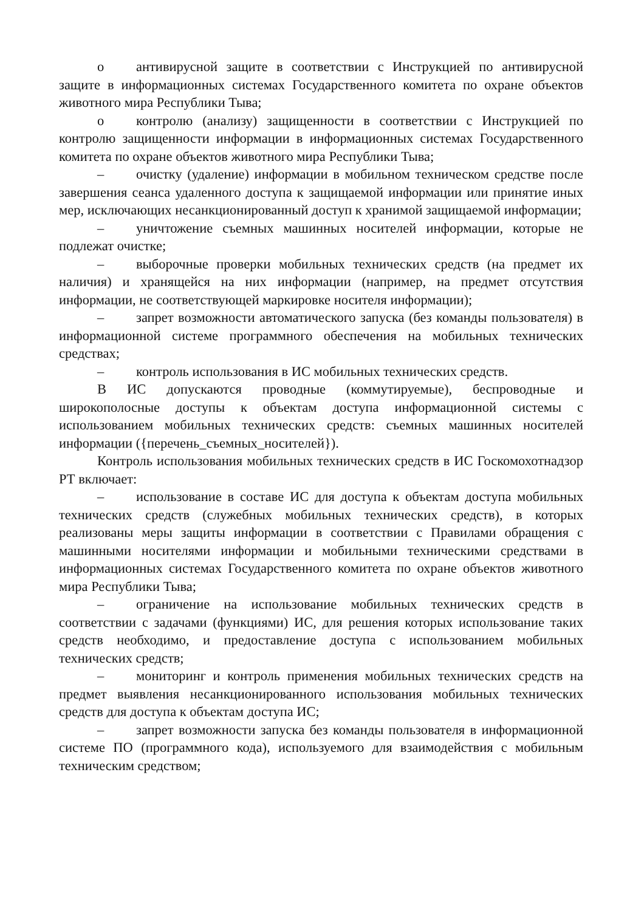о антивирусной защите в соответствии с Инструкцией по антивирусной защите в информационных системах Государственного комитета по охране объектов животного мира Республики Тыва;
о контролю (анализу) защищенности в соответствии с Инструкцией по контролю защищенности информации в информационных системах Государственного комитета по охране объектов животного мира Республики Тыва;
– очистку (удаление) информации в мобильном техническом средстве после завершения сеанса удаленного доступа к защищаемой информации или принятие иных мер, исключающих несанкционированный доступ к хранимой защищаемой информации;
– уничтожение съемных машинных носителей информации, которые не подлежат очистке;
– выборочные проверки мобильных технических средств (на предмет их наличия) и хранящейся на них информации (например, на предмет отсутствия информации, не соответствующей маркировке носителя информации);
– запрет возможности автоматического запуска (без команды пользователя) в информационной системе программного обеспечения на мобильных технических средствах;
– контроль использования в ИС мобильных технических средств.
В ИС допускаются проводные (коммутируемые), беспроводные и широкополосные доступы к объектам доступа информационной системы с использованием мобильных технических средств: съемных машинных носителей информации ({перечень_съемных_носителей}).
Контроль использования мобильных технических средств в ИС Госкомохотнадзор РТ включает:
– использование в составе ИС для доступа к объектам доступа мобильных технических средств (служебных мобильных технических средств), в которых реализованы меры защиты информации в соответствии с Правилами обращения с машинными носителями информации и мобильными техническими средствами в информационных системах Государственного комитета по охране объектов животного мира Республики Тыва;
– ограничение на использование мобильных технических средств в соответствии с задачами (функциями) ИС, для решения которых использование таких средств необходимо, и предоставление доступа с использованием мобильных технических средств;
– мониторинг и контроль применения мобильных технических средств на предмет выявления несанкционированного использования мобильных технических средств для доступа к объектам доступа ИС;
– запрет возможности запуска без команды пользователя в информационной системе ПО (программного кода), используемого для взаимодействия с мобильным техническим средством;